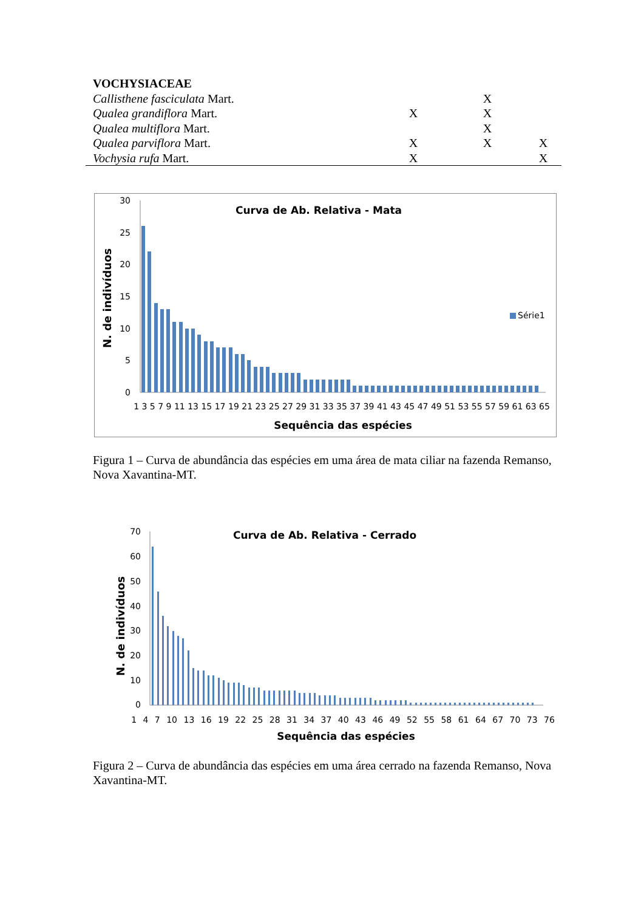| VOCHYSIACEAE | | | | | | |
| Callisthene fasciculata Mart. | | | | X | | |
| Qualea grandiflora Mart. | | X | | X | | |
| Qualea multiflora Mart. | | | | X | | |
| Qualea parviflora Mart. | | X | | X | | X |
| Vochysia rufa Mart. | | X | | | | X |
Curva de Ab. Relativa - Mata
N. de indivíduos
30
25
20
15
10
5
0
Série1
1 3 5 7 9 11 13 15 17 19 21 23 25 27 29 31 33 35 37 39 41 43 45 47 49 51 53 55 57 59 61 63 65
Sequência das espécies
Figura 1 – Curva de abundância das espécies em uma área de mata ciliar na fazenda Remanso, Nova Xavantina-MT.
Curva de Ab. Relativa - Cerrado
N. de indivíduos
70
60
50
40
30
20
10
0
1 4 7 10 13 16 19 22 25 28 31 34 37 40 43 46 49 52 55 58 61 64 67 70 73 76
Sequência das espécies
Figura 2 – Curva de abundância das espécies em uma área cerrado na fazenda Remanso, Nova Xavantina-MT.